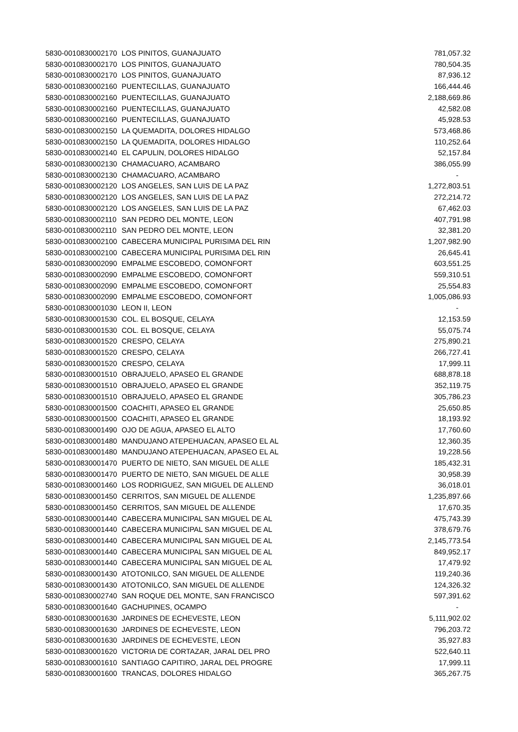| 5830-0010830002170 | LOS PINITOS, GUANAJUATO | 781,057.32 |
| 5830-0010830002170 | LOS PINITOS, GUANAJUATO | 780,504.35 |
| 5830-0010830002170 | LOS PINITOS, GUANAJUATO | 87,936.12 |
| 5830-0010830002160 | PUENTECILLAS, GUANAJUATO | 166,444.46 |
| 5830-0010830002160 | PUENTECILLAS, GUANAJUATO | 2,188,669.86 |
| 5830-0010830002160 | PUENTECILLAS, GUANAJUATO | 42,582.08 |
| 5830-0010830002160 | PUENTECILLAS, GUANAJUATO | 45,928.53 |
| 5830-0010830002150 | LA QUEMADITA, DOLORES HIDALGO | 573,468.86 |
| 5830-0010830002150 | LA QUEMADITA, DOLORES HIDALGO | 110,252.64 |
| 5830-0010830002140 | EL CAPULIN, DOLORES HIDALGO | 52,157.84 |
| 5830-0010830002130 | CHAMACUARO, ACAMBARO | 386,055.99 |
| 5830-0010830002130 | CHAMACUARO, ACAMBARO | - |
| 5830-0010830002120 | LOS ANGELES, SAN LUIS DE LA PAZ | 1,272,803.51 |
| 5830-0010830002120 | LOS ANGELES, SAN LUIS DE LA PAZ | 272,214.72 |
| 5830-0010830002120 | LOS ANGELES, SAN LUIS DE LA PAZ | 67,462.03 |
| 5830-0010830002110 | SAN PEDRO DEL MONTE, LEON | 407,791.98 |
| 5830-0010830002110 | SAN PEDRO DEL MONTE, LEON | 32,381.20 |
| 5830-0010830002100 | CABECERA MUNICIPAL PURISIMA DEL RIN | 1,207,982.90 |
| 5830-0010830002100 | CABECERA MUNICIPAL PURISIMA DEL RIN | 26,645.41 |
| 5830-0010830002090 | EMPALME ESCOBEDO, COMONFORT | 603,551.25 |
| 5830-0010830002090 | EMPALME ESCOBEDO, COMONFORT | 559,310.51 |
| 5830-0010830002090 | EMPALME ESCOBEDO, COMONFORT | 25,554.83 |
| 5830-0010830002090 | EMPALME ESCOBEDO, COMONFORT | 1,005,086.93 |
| 5830-0010830001030 | LEON II, LEON | - |
| 5830-0010830001530 | COL. EL BOSQUE, CELAYA | 12,153.59 |
| 5830-0010830001530 | COL. EL BOSQUE, CELAYA | 55,075.74 |
| 5830-0010830001520 | CRESPO, CELAYA | 275,890.21 |
| 5830-0010830001520 | CRESPO, CELAYA | 266,727.41 |
| 5830-0010830001520 | CRESPO, CELAYA | 17,999.11 |
| 5830-0010830001510 | OBRAJUELO, APASEO EL GRANDE | 688,878.18 |
| 5830-0010830001510 | OBRAJUELO, APASEO EL GRANDE | 352,119.75 |
| 5830-0010830001510 | OBRAJUELO, APASEO EL GRANDE | 305,786.23 |
| 5830-0010830001500 | COACHITI, APASEO EL GRANDE | 25,650.85 |
| 5830-0010830001500 | COACHITI, APASEO EL GRANDE | 18,193.92 |
| 5830-0010830001490 | OJO DE AGUA, APASEO EL ALTO | 17,760.60 |
| 5830-0010830001480 | MANDUJANO ATEPEHUACAN, APASEO EL AL | 12,360.35 |
| 5830-0010830001480 | MANDUJANO ATEPEHUACAN, APASEO EL AL | 19,228.56 |
| 5830-0010830001470 | PUERTO DE NIETO, SAN MIGUEL DE ALLE | 185,432.31 |
| 5830-0010830001470 | PUERTO DE NIETO, SAN MIGUEL DE ALLE | 30,958.39 |
| 5830-0010830001460 | LOS RODRIGUEZ, SAN MIGUEL DE ALLEND | 36,018.01 |
| 5830-0010830001450 | CERRITOS, SAN MIGUEL DE ALLENDE | 1,235,897.66 |
| 5830-0010830001450 | CERRITOS, SAN MIGUEL DE ALLENDE | 17,670.35 |
| 5830-0010830001440 | CABECERA MUNICIPAL SAN MIGUEL DE AL | 475,743.39 |
| 5830-0010830001440 | CABECERA MUNICIPAL SAN MIGUEL DE AL | 378,679.76 |
| 5830-0010830001440 | CABECERA MUNICIPAL SAN MIGUEL DE AL | 2,145,773.54 |
| 5830-0010830001440 | CABECERA MUNICIPAL SAN MIGUEL DE AL | 849,952.17 |
| 5830-0010830001440 | CABECERA MUNICIPAL SAN MIGUEL DE AL | 17,479.92 |
| 5830-0010830001430 | ATOTONILCO, SAN MIGUEL DE ALLENDE | 119,240.36 |
| 5830-0010830001430 | ATOTONILCO, SAN MIGUEL DE ALLENDE | 124,326.32 |
| 5830-0010830002740 | SAN ROQUE DEL MONTE, SAN FRANCISCO | 597,391.62 |
| 5830-0010830001640 | GACHUPINES, OCAMPO | - |
| 5830-0010830001630 | JARDINES DE ECHEVESTE, LEON | 5,111,902.02 |
| 5830-0010830001630 | JARDINES DE ECHEVESTE, LEON | 796,203.72 |
| 5830-0010830001630 | JARDINES DE ECHEVESTE, LEON | 35,927.83 |
| 5830-0010830001620 | VICTORIA DE CORTAZAR, JARAL DEL PRO | 522,640.11 |
| 5830-0010830001610 | SANTIAGO CAPITIRO, JARAL DEL PROGRE | 17,999.11 |
| 5830-0010830001600 | TRANCAS, DOLORES HIDALGO | 365,267.75 |